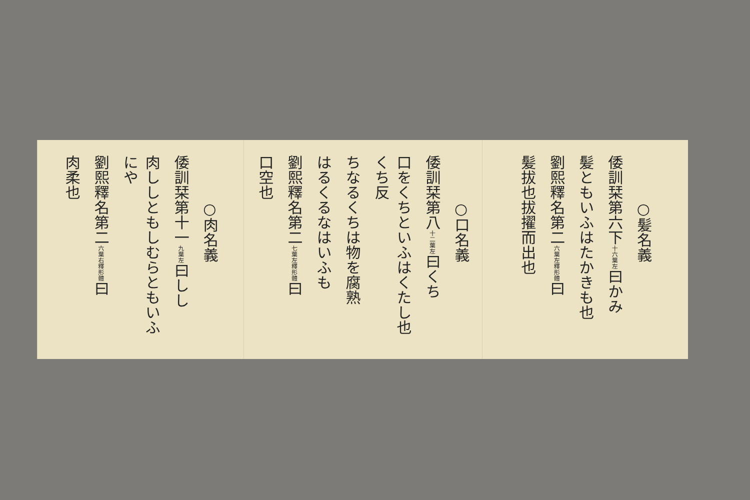○髪名義
倭訓栞第六下十六葉左曰かみ
髪ともいふはたかきも也
劉熙釋名第二六葉左釋形體曰
髪拔也拔擢而出也
○口名義
倭訓栞第八十二葉左曰くち
口をくちといふはくたし也くち反
ちなるくちは物を腐熟
はるくるなはいふも
劉熙釋名第二七葉左釋形體曰
口空也
○肉名義
倭訓栞第十一九葉左曰しし
肉ししともしむらともいふにや
劉熙釋名第二六葉右釋形體曰
肉柔也